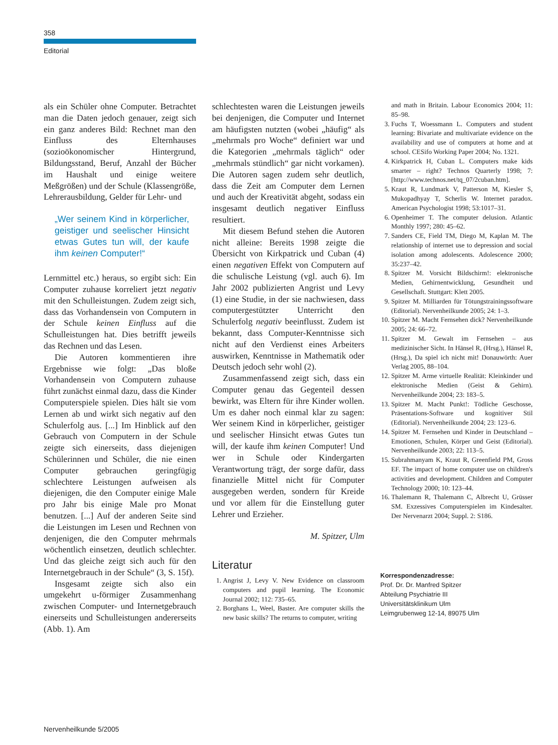358
Editorial
als ein Schüler ohne Computer. Betrachtet man die Daten jedoch genauer, zeigt sich ein ganz anderes Bild: Rechnet man den Einfluss des Elternhauses (sozioökonomischer Hintergrund, Bildungsstand, Beruf, Anzahl der Bücher im Haushalt und einige weitere Meßgrößen) und der Schule (Klassengröße, Lehrerausbildung, Gelder für Lehr- und
„Wer seinem Kind in körperlicher, geistiger und seelischer Hinsicht etwas Gutes tun will, der kaufe ihm keinen Computer!“
Lernmittel etc.) heraus, so ergibt sich: Ein Computer zuhause korreliert jetzt negativ mit den Schulleistungen. Zudem zeigt sich, dass das Vorhandensein von Computern in der Schule keinen Einfluss auf die Schulleistungen hat. Dies betrifft jeweils das Rechnen und das Lesen.
Die Autoren kommentieren ihre Ergebnisse wie folgt: „Das bloße Vorhandensein von Computern zuhause führt zunächst einmal dazu, dass die Kinder Computerspiele spielen. Dies hält sie vom Lernen ab und wirkt sich negativ auf den Schulerfolg aus. [...] Im Hinblick auf den Gebrauch von Computern in der Schule zeigte sich einerseits, dass diejenigen Schülerinnen und Schüler, die nie einen Computer gebrauchen geringfügig schlechtere Leistungen aufweisen als diejenigen, die den Computer einige Male pro Jahr bis einige Male pro Monat benutzen. [...] Auf der anderen Seite sind die Leistungen im Lesen und Rechnen von denjenigen, die den Computer mehrmals wöchentlich einsetzen, deutlich schlechter. Und das gleiche zeigt sich auch für den Internetgebrauch in der Schule“ (3, S. 15f).
Insgesamt zeigte sich also ein umgekehrt u-förmiger Zusammenhang zwischen Computer- und Internetgebrauch einerseits und Schulleistungen andererseits (Abb. 1). Am
schlechtesten waren die Leistungen jeweils bei denjenigen, die Computer und Internet am häufigsten nutzten (wobei „häufig“ als „mehrmals pro Woche“ definiert war und die Kategorien „mehrmals täglich“ oder „mehrmals stündlich“ gar nicht vorkamen). Die Autoren sagen zudem sehr deutlich, dass die Zeit am Computer dem Lernen und auch der Kreativität abgeht, sodass ein insgesamt deutlich negativer Einfluss resultiert.
Mit diesem Befund stehen die Autoren nicht alleine: Bereits 1998 zeigte die Übersicht von Kirkpatrick und Cuban (4) einen negativen Effekt von Computern auf die schulische Leistung (vgl. auch 6). Im Jahr 2002 publizierten Angrist und Levy (1) eine Studie, in der sie nachwiesen, dass computergestützter Unterricht den Schulerfolg negativ beeinflusst. Zudem ist bekannt, dass Computer-Kenntnisse sich nicht auf den Verdienst eines Arbeiters auswirken, Kenntnisse in Mathematik oder Deutsch jedoch sehr wohl (2).
Zusammenfassend zeigt sich, dass ein Computer genau das Gegenteil dessen bewirkt, was Eltern für ihre Kinder wollen. Um es daher noch einmal klar zu sagen: Wer seinem Kind in körperlicher, geistiger und seelischer Hinsicht etwas Gutes tun will, der kaufe ihm keinen Computer! Und wer in Schule oder Kindergarten Verantwortung trägt, der sorge dafür, dass finanzielle Mittel nicht für Computer ausgegeben werden, sondern für Kreide und vor allem für die Einstellung guter Lehrer und Erzieher.
M. Spitzer, Ulm
Literatur
1. Angrist J, Levy V. New Evidence on classroom computers and pupil learning. The Economic Journal 2002; 112: 735–65.
2. Borghans L, Weel, Baster. Are computer skills the new basic skills? The returns to computer, writing
and math in Britain. Labour Economics 2004; 11: 85–98.
3. Fuchs T, Woessmann L. Computers and student learning: Bivariate and multivariate evidence on the availability and use of computers at home and at school. CESifo Working Paper 2004; No. 1321.
4. Kirkpatrick H, Cuban L. Computers make kids smarter – right? Technos Quarterly 1998; 7: [http://www.technos.net/tq_07/2cuban.htm].
5. Kraut R, Lundmark V, Patterson M, Kiesler S, Mukopadhyay T, Scherlis W. Internet paradox. American Psychologist 1998; 53:1017–31.
6. Openheimer T. The computer delusion. Atlantic Monthly 1997; 280: 45–62.
7. Sanders CE, Field TM, Diego M, Kaplan M. The relationship of internet use to depression and social isolation among adolescents. Adolescence 2000; 35:237–42.
8. Spitzer M. Vorsicht Bildschirm!: elektronische Medien, Gehirnentwicklung, Gesundheit und Gesellschaft. Stuttgart: Klett 2005.
9. Spitzer M. Milliarden für Tötungstrainingssoftware (Editorial). Nervenheilkunde 2005; 24: 1–3.
10. Spitzer M. Macht Fernsehen dick? Nervenheilkunde 2005; 24: 66–72.
11. Spitzer M. Gewalt im Fernsehen – aus medizinischer Sicht. In Hänsel R, (Hrsg.), Hänsel R, (Hrsg.), Da spiel ich nicht mit! Donauwörth: Auer Verlag 2005, 88–104.
12. Spitzer M. Arme virtuelle Realität: Kleinkinder und elektronische Medien (Geist & Gehirn). Nervenheilkunde 2004; 23: 183–5.
13. Spitzer M. Macht Punkt!: Tödliche Geschosse, Präsentations-Software und kognitiver Stil (Editorial). Nervenheilkunde 2004; 23: 123–6.
14. Spitzer M. Fernsehen und Kinder in Deutschland – Emotionen, Schulen, Körper und Geist (Editorial). Nervenheilkunde 2003; 22: 113–5.
15. Subrahmanyam K, Kraut R, Greenfield PM, Gross EF. The impact of home computer use on children's activities and development. Children and Computer Technology 2000; 10: 123–44.
16. Thalemann R, Thalemann C, Albrecht U, Grüsser SM. Exzessives Computerspielen im Kindesalter. Der Nervenarzt 2004; Suppl. 2: S186.
Korrespondenzadresse:
Prof. Dr. Dr. Manfred Spitzer
Abteilung Psychiatrie III
Universitätsklinikum Ulm
Leimgrubenweg 12-14, 89075 Ulm
Nervenheilkunde 5/2005